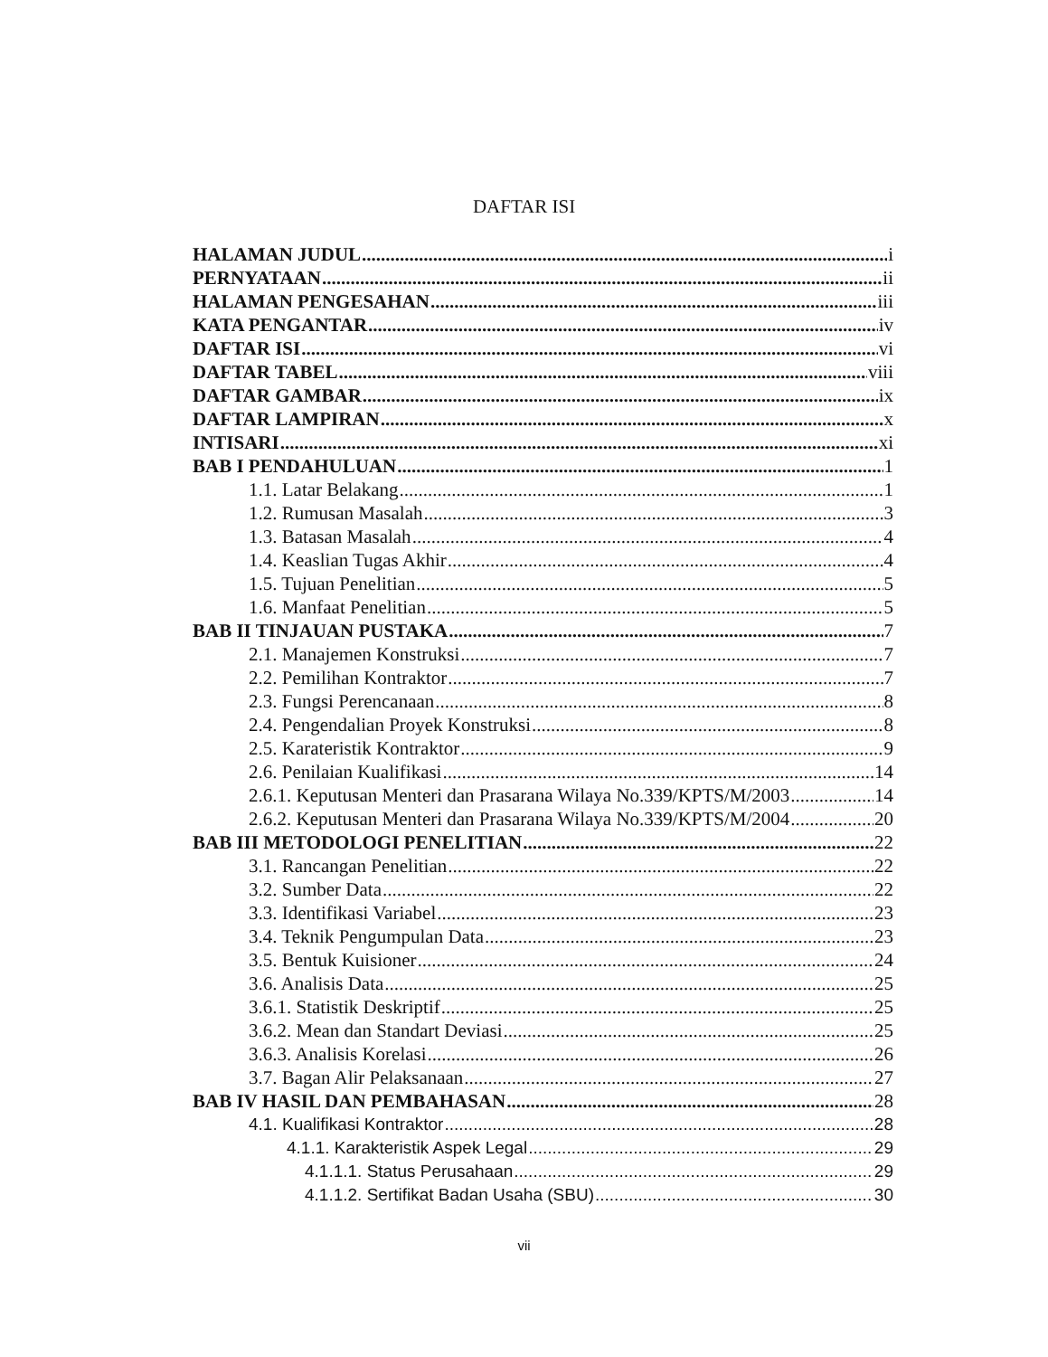DAFTAR ISI
HALAMAN JUDUL i
PERNYATAAN ii
HALAMAN PENGESAHAN iii
KATA PENGANTAR iv
DAFTAR ISI vi
DAFTAR TABEL viii
DAFTAR GAMBAR ix
DAFTAR LAMPIRAN x
INTISARI xi
BAB I PENDAHULUAN 1
1.1. Latar Belakang 1
1.2. Rumusan Masalah 3
1.3. Batasan Masalah 4
1.4. Keaslian Tugas Akhir 4
1.5. Tujuan Penelitian 5
1.6. Manfaat Penelitian 5
BAB II TINJAUAN PUSTAKA 7
2.1. Manajemen Konstruksi 7
2.2. Pemilihan Kontraktor 7
2.3. Fungsi Perencanaan 8
2.4. Pengendalian Proyek Konstruksi 8
2.5. Karateristik Kontraktor 9
2.6. Penilaian Kualifikasi 14
2.6.1. Keputusan Menteri dan Prasarana Wilaya No.339/KPTS/M/2003 14
2.6.2. Keputusan Menteri dan Prasarana Wilaya No.339/KPTS/M/2004 20
BAB III METODOLOGI PENELITIAN 22
3.1. Rancangan Penelitian 22
3.2. Sumber Data 22
3.3. Identifikasi Variabel 23
3.4. Teknik Pengumpulan Data 23
3.5. Bentuk Kuisioner 24
3.6. Analisis Data 25
3.6.1. Statistik Deskriptif 25
3.6.2. Mean dan Standart Deviasi 25
3.6.3. Analisis Korelasi 26
3.7. Bagan Alir Pelaksanaan 27
BAB IV HASIL DAN PEMBAHASAN 28
4.1. Kualifikasi Kontraktor 28
4.1.1. Karakteristik Aspek Legal 29
4.1.1.1. Status Perusahaan 29
4.1.1.2. Sertifikat Badan Usaha (SBU) 30
vii